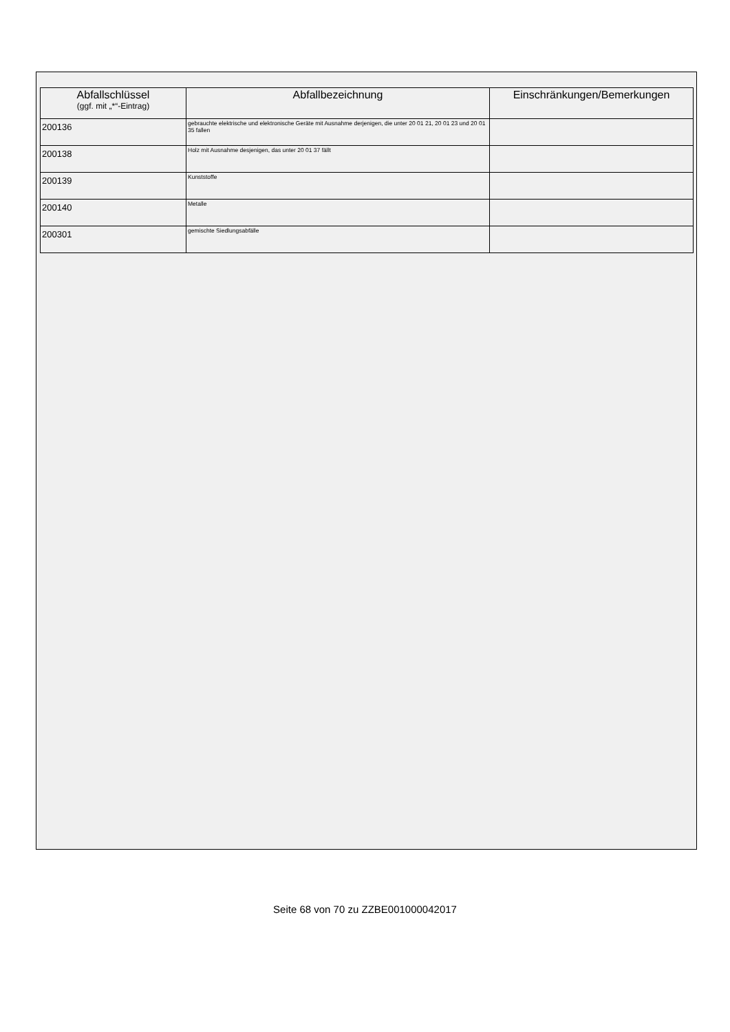| Abfallschlüssel (ggf. mit „*“-Eintrag) | Abfallbezeichnung | Einschränkungen/Bemerkungen |
| --- | --- | --- |
| 200136 | gebrauchte elektrische und elektronische Geräte mit Ausnahme derjenigen, die unter 20 01 21, 20 01 23 und 20 01 35 fallen | |
| 200138 | Holz mit Ausnahme desjenigen, das unter 20 01 37 fällt | |
| 200139 | Kunststoffe | |
| 200140 | Metalle | |
| 200301 | gemischte Siedlungsabfälle | |
Seite 68 von 70 zu ZZBE001000042017